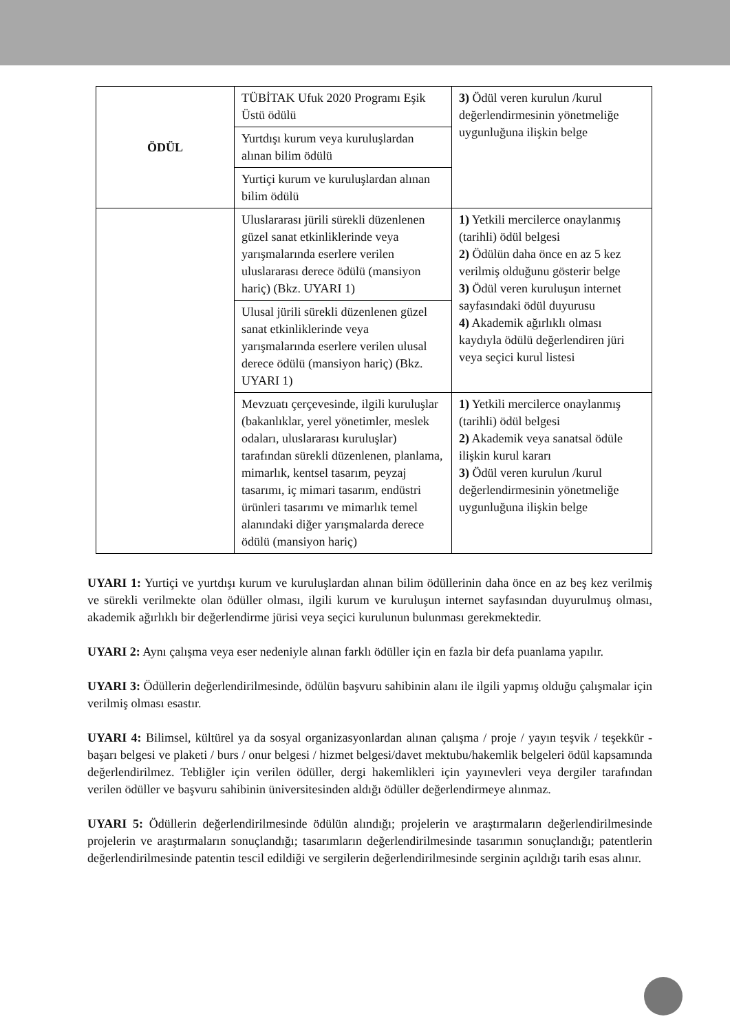| ÖDÜL | TÜBİTAK Ufuk 2020 Programı Eşik Üstü ödülü | 3) Ödül veren kurulun /kurul değerlendirmesinin yönetmeliğe uygunluğuna ilişkin belge |
| | Yurtdışı kurum veya kuruluşlardan alınan bilim ödülü | |
| | Yurtiçi kurum ve kuruluşlardan alınan bilim ödülü | |
| | Uluslararası jürili sürekli düzenlenen güzel sanat etkinliklerinde veya yarışmalarında eserlere verilen uluslararası derece ödülü (mansiyon hariç) (Bkz. UYARI 1) | 1) Yetkili mercilerce onaylanmış (tarihli) ödül belgesi 2) Ödülün daha önce en az 5 kez verilmiş olduğunu gösterir belge 3) Ödül veren kuruluşun internet sayfasındaki ödül duyurusu 4) Akademik ağırlıklı olması kaydıyla ödülü değerlendiren jüri veya seçici kurul listesi |
| | Ulusal jürili sürekli düzenlenen güzel sanat etkinliklerinde veya yarışmalarında eserlere verilen ulusal derece ödülü (mansiyon hariç) (Bkz. UYARI 1) | |
| | Mevzuatı çerçevesinde, ilgili kuruluşlar (bakanlıklar, yerel yönetimler, meslek odaları, uluslararası kuruluşlar) tarafından sürekli düzenlenen, planlama, mimarlık, kentsel tasarım, peyzaj tasarımı, iç mimari tasarım, endüstri ürünleri tasarımı ve mimarlık temel alanındaki diğer yarışmalarda derece ödülü (mansiyon hariç) | 1) Yetkili mercilerce onaylanmış (tarihli) ödül belgesi 2) Akademik veya sanatsal ödüle ilişkin kurul kararı 3) Ödül veren kurulun /kurul değerlendirmesinin yönetmeliğe uygunluğuna ilişkin belge |
UYARI 1: Yurtiçi ve yurtdışı kurum ve kuruluşlardan alınan bilim ödüllerinin daha önce en az beş kez verilmiş ve sürekli verilmekte olan ödüller olması, ilgili kurum ve kuruluşun internet sayfasından duyurulmuş olması, akademik ağırlıklı bir değerlendirme jürisi veya seçici kurulunun bulunması gerekmektedir.
UYARI 2: Aynı çalışma veya eser nedeniyle alınan farklı ödüller için en fazla bir defa puanlama yapılır.
UYARI 3: Ödüllerin değerlendirilmesinde, ödülün başvuru sahibinin alanı ile ilgili yapmış olduğu çalışmalar için verilmiş olması esastır.
UYARI 4: Bilimsel, kültürel ya da sosyal organizasyonlardan alınan çalışma / proje / yayın teşvik / teşekkür - başarı belgesi ve plaketi / burs / onur belgesi / hizmet belgesi/davet mektubu/hakemlik belgeleri ödül kapsamında değerlendirilmez. Tebliğler için verilen ödüller, dergi hakemlikleri için yayınevleri veya dergiler tarafından verilen ödüller ve başvuru sahibinin üniversitesinden aldığı ödüller değerlendirmeye alınmaz.
UYARI 5: Ödüllerin değerlendirilmesinde ödülün alındığı; projelerin ve araştırmaların değerlendirilmesinde projelerin ve araştırmaların sonuçlandığı; tasarımların değerlendirilmesinde tasarımın sonuçlandığı; patentlerin değerlendirilmesinde patentin tescil edildiği ve sergilerin değerlendirilmesinde serginin açıldığı tarih esas alınır.